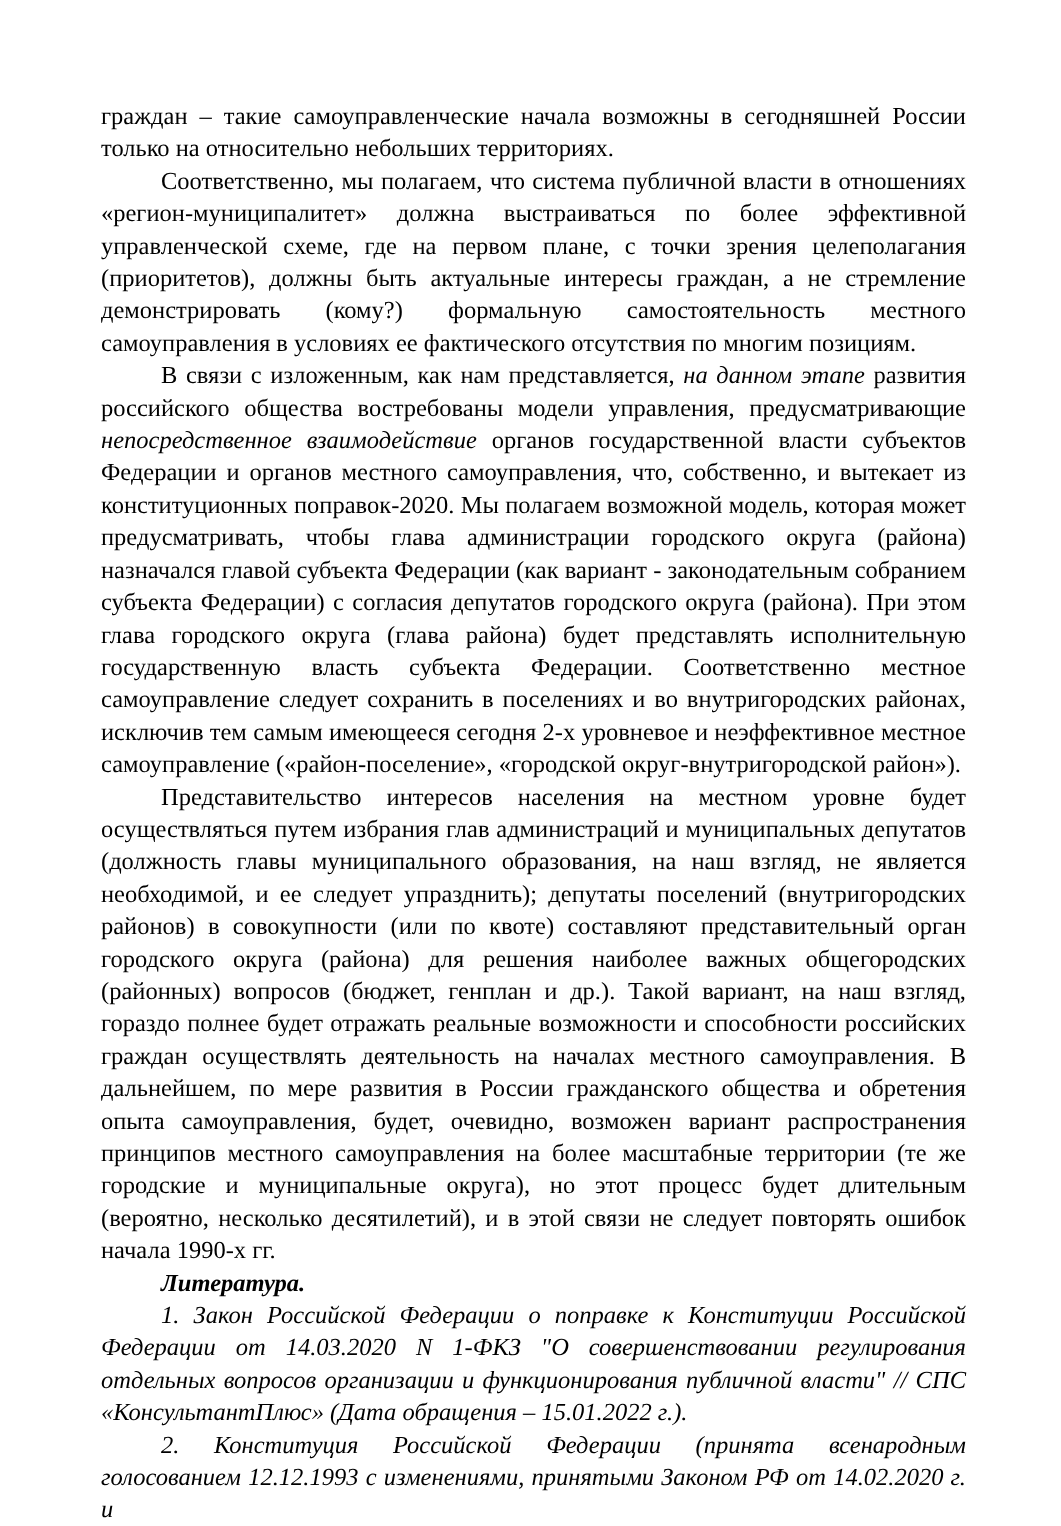граждан – такие самоуправленческие начала возможны в сегодняшней России только на относительно небольших территориях.
Соответственно, мы полагаем, что система публичной власти в отношениях «регион-муниципалитет» должна выстраиваться по более эффективной управленческой схеме, где на первом плане, с точки зрения целеполагания (приоритетов), должны быть актуальные интересы граждан, а не стремление демонстрировать (кому?) формальную самостоятельность местного самоуправления в условиях ее фактического отсутствия по многим позициям.
В связи с изложенным, как нам представляется, на данном этапе развития российского общества востребованы модели управления, предусматривающие непосредственное взаимодействие органов государственной власти субъектов Федерации и органов местного самоуправления, что, собственно, и вытекает из конституционных поправок-2020. Мы полагаем возможной модель, которая может предусматривать, чтобы глава администрации городского округа (района) назначался главой субъекта Федерации (как вариант - законодательным собранием субъекта Федерации) с согласия депутатов городского округа (района). При этом глава городского округа (глава района) будет представлять исполнительную государственную власть субъекта Федерации. Соответственно местное самоуправление следует сохранить в поселениях и во внутригородских районах, исключив тем самым имеющееся сегодня 2-х уровневое и неэффективное местное самоуправление («район-поселение», «городской округ-внутригородской район»).
Представительство интересов населения на местном уровне будет осуществляться путем избрания глав администраций и муниципальных депутатов (должность главы муниципального образования, на наш взгляд, не является необходимой, и ее следует упразднить); депутаты поселений (внутригородских районов) в совокупности (или по квоте) составляют представительный орган городского округа (района) для решения наиболее важных общегородских (районных) вопросов (бюджет, генплан и др.). Такой вариант, на наш взгляд, гораздо полнее будет отражать реальные возможности и способности российских граждан осуществлять деятельность на началах местного самоуправления. В дальнейшем, по мере развития в России гражданского общества и обретения опыта самоуправления, будет, очевидно, возможен вариант распространения принципов местного самоуправления на более масштабные территории (те же городские и муниципальные округа), но этот процесс будет длительным (вероятно, несколько десятилетий), и в этой связи не следует повторять ошибок начала 1990-х гг.
Литература.
1. Закон Российской Федерации о поправке к Конституции Российской Федерации от 14.03.2020 N 1-ФКЗ "О совершенствовании регулирования отдельных вопросов организации и функционирования публичной власти" // СПС «КонсультантПлюс» (Дата обращения – 15.01.2022 г.).
2. Конституция Российской Федерации (принята всенародным голосованием 12.12.1993 с изменениями, принятыми Законом РФ от 14.02.2020 г. и